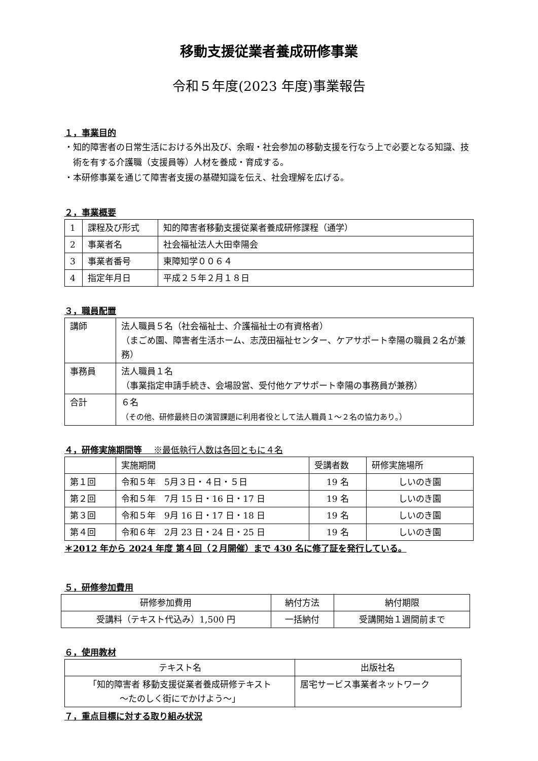移動支援従業者養成研修事業
令和５年度(2023 年度)事業報告
１，事業目的
・知的障害者の日常生活における外出及び、余暇・社会参加の移動支援を行なう上で必要となる知識、技術を有する介護職（支援員等）人材を養成・育成する。
・本研修事業を通じて障害者支援の基礎知識を伝え、社会理解を広げる。
２，事業概要
| 1 | 課程及び形式 | 知的障害者移動支援従業者養成研修課程（通学） |
| 2 | 事業者名 | 社会福祉法人大田幸陽会 |
| 3 | 事業者番号 | 東障知学００６４ |
| 4 | 指定年月日 | 平成２５年２月１８日 |
３，職員配置
| 講師 | 法人職員５名（社会福祉士、介護福祉士の有資格者） （まごめ園、障害者生活ホーム、志茂田福祉センター、ケアサポート幸陽の職員２名が兼務） |
| 事務員 | 法人職員１名 （事業指定申請手続き、会場設営、受付他ケアサポート幸陽の事務員が兼務） |
| 合計 | ６名 （その他、研修最終日の演習課題に利用者役として法人職員１～２名の協力あり。） |
４，研修実施期間等 　※最低執行人数は各回ともに４名
| | 実施期間 | 受講者数 | 研修実施場所 |
| 第１回 | 令和５年 5月３日・４日・５日 | 19 名 | しいのき園 |
| 第２回 | 令和５年 7月 15 日・16 日・17 日 | 19 名 | しいのき園 |
| 第３回 | 令和５年 9月 16 日・17 日・18 日 | 19 名 | しいのき園 |
| 第４回 | 令和６年 2月 23 日・24 日・25 日 | 19 名 | しいのき園 |
＊2012 年から 2024 年度 第４回（２月開催）まで 430 名に修了証を発行している。
５，研修参加費用
| 研修参加費用 | 納付方法 | 納付期限 |
| 受講料（テキスト代込み）1,500 円 | 一括納付 | 受講開始１週間前まで |
６，使用教材
| テキスト名 | 出版社名 |
| 「知的障害者 移動支援従業者養成研修テキスト ～たのしく街にでかけよう～」 | 居宅サービス事業者ネットワーク |
７，重点目標に対する取り組み状況